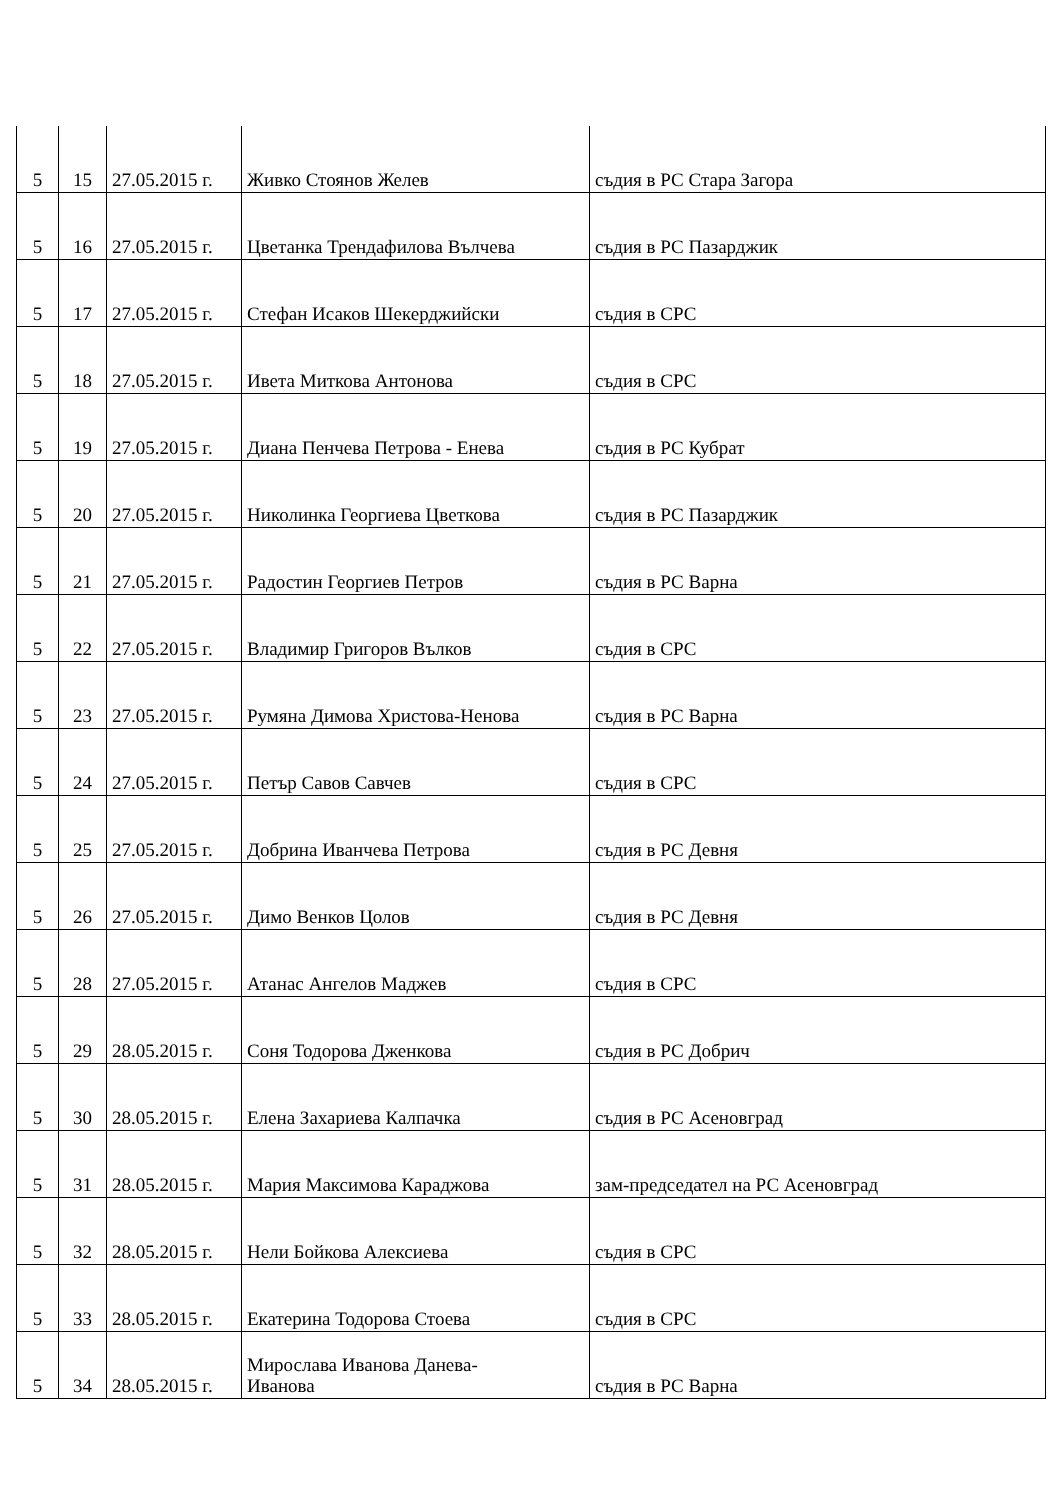| 5 | 15 | 27.05.2015 г. | Живко Стоянов Желев | съдия в РС Стара Загора |
| 5 | 16 | 27.05.2015 г. | Цветанка Трендафилова Вълчева | съдия в РС Пазарджик |
| 5 | 17 | 27.05.2015 г. | Стефан Исаков Шекерджийски | съдия в СРС |
| 5 | 18 | 27.05.2015 г. | Ивета Миткова Антонова | съдия в СРС |
| 5 | 19 | 27.05.2015 г. | Диана Пенчева Петрова - Енева | съдия в РС Кубрат |
| 5 | 20 | 27.05.2015 г. | Николинка Георгиева Цветкова | съдия в РС Пазарджик |
| 5 | 21 | 27.05.2015 г. | Радостин Георгиев Петров | съдия в РС Варна |
| 5 | 22 | 27.05.2015 г. | Владимир Григоров Вълков | съдия в СРС |
| 5 | 23 | 27.05.2015 г. | Румяна Димова Христова-Ненова | съдия в РС Варна |
| 5 | 24 | 27.05.2015 г. | Петър Савов Савчев | съдия в СРС |
| 5 | 25 | 27.05.2015 г. | Добрина Иванчева Петрова | съдия в РС Девня |
| 5 | 26 | 27.05.2015 г. | Димо Венков Цолов | съдия в РС Девня |
| 5 | 28 | 27.05.2015 г. | Атанас Ангелов Маджев | съдия в СРС |
| 5 | 29 | 28.05.2015 г. | Соня Тодорова Дженкова | съдия в РС Добрич |
| 5 | 30 | 28.05.2015 г. | Елена Захариева Калпачка | съдия в РС Асеновград |
| 5 | 31 | 28.05.2015 г. | Мария Максимова Караджова | зам-председател на РС Асеновград |
| 5 | 32 | 28.05.2015 г. | Нели Бойкова Алексиева | съдия в СРС |
| 5 | 33 | 28.05.2015 г. | Екатерина Тодорова Стоева | съдия в СРС |
| 5 | 34 | 28.05.2015 г. | Мирослава Иванова Данева- Иванова | съдия в РС Варна |